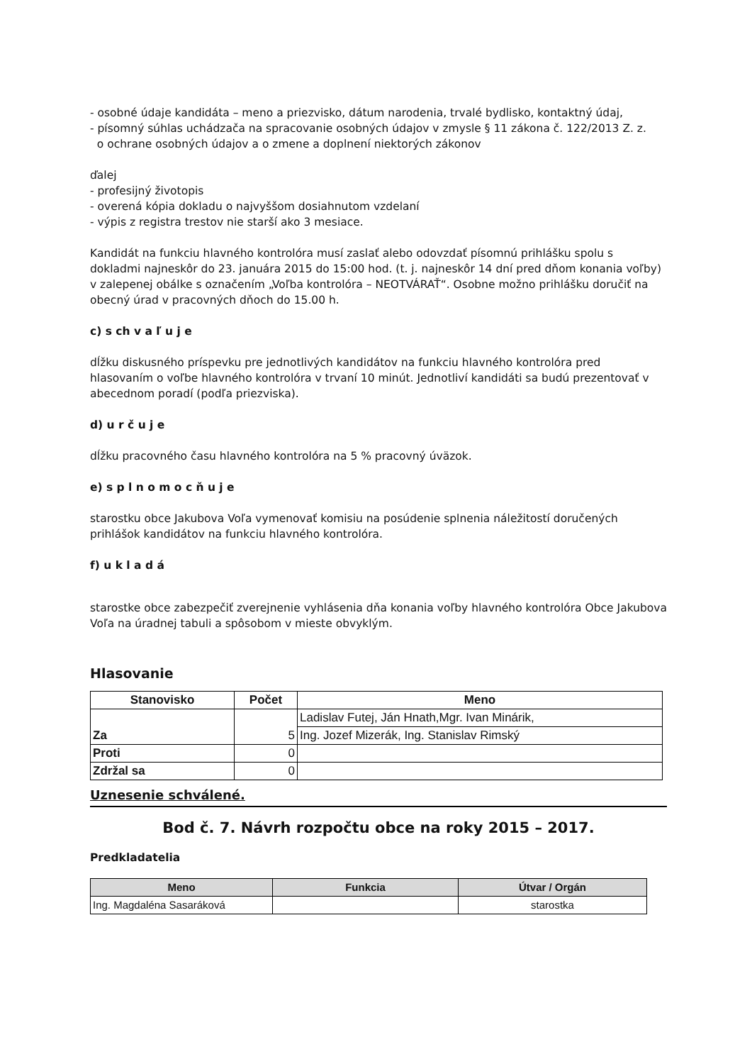- osobné údaje kandidáta – meno a priezvisko, dátum narodenia, trvalé bydlisko, kontaktný údaj,
- písomný súhlas uchádzača na spracovanie osobných údajov v zmysle § 11 zákona č. 122/2013 Z. z.
o ochrane osobných údajov a o zmene a doplnení niektorých zákonov
ďalej
- profesijný životopis
- overená kópia dokladu o najvyššom dosiahnutom vzdelaní
- výpis z registra trestov nie starší ako 3 mesiace.
Kandidát na funkciu hlavného kontrolóra musí zaslať alebo odovzdať písomnú prihlášku spolu s dokladmi najneskôr do 23. januára 2015 do 15:00 hod. (t. j. najneskôr 14 dní pred dňom konania voľby) v zalepenej obálke s označením „Voľba kontrolóra – NEOTVÁRAŤ“. Osobne možno prihlášku doručiť na obecný úrad v pracovných dňoch do 15.00 h.
c) s ch v a ľ u j e
dĺžku diskusného príspevku pre jednotlivých kandidátov na funkciu hlavného kontrolóra pred hlasovaním o voľbe hlavného kontrolóra v trvaní 10 minút. Jednotliví kandidáti sa budú prezentovať v abecednom poradí (podľa priezviska).
d) u r č u j e
dĺžku pracovného času hlavného kontrolóra na 5 % pracovný úväzok.
e) s p l n o m o c ň u j e
starostku obce Jakubova Voľa vymenovať komisiu na posúdenie splnenia náležitostí doručených prihlášok kandidátov na funkciu hlavného kontrolóra.
f) u k l a d á
starostke obce zabezpečiť zverejnenie vyhlásenia dňa konania voľby hlavného kontrolóra Obce Jakubova Voľa na úradnej tabuli a spôsobom v mieste obvyklým.
Hlasovanie
| Stanovisko | Počet | Meno |
| --- | --- | --- |
| Za | 5 | Ladislav Futej, Ján Hnath,Mgr. Ivan Minárik, |
| | | Ing. Jozef Mizerák, Ing. Stanislav Rimský |
| Proti | 0 | |
| Zdržal sa | 0 | |
Uznesenie schválené.
Bod č. 7. Návrh rozpočtu obce na roky 2015 – 2017.
Predkladatelia
| Meno | Funkcia | Útvar / Orgán |
| --- | --- | --- |
| Ing. Magdaléna Sasaráková | | starostka |